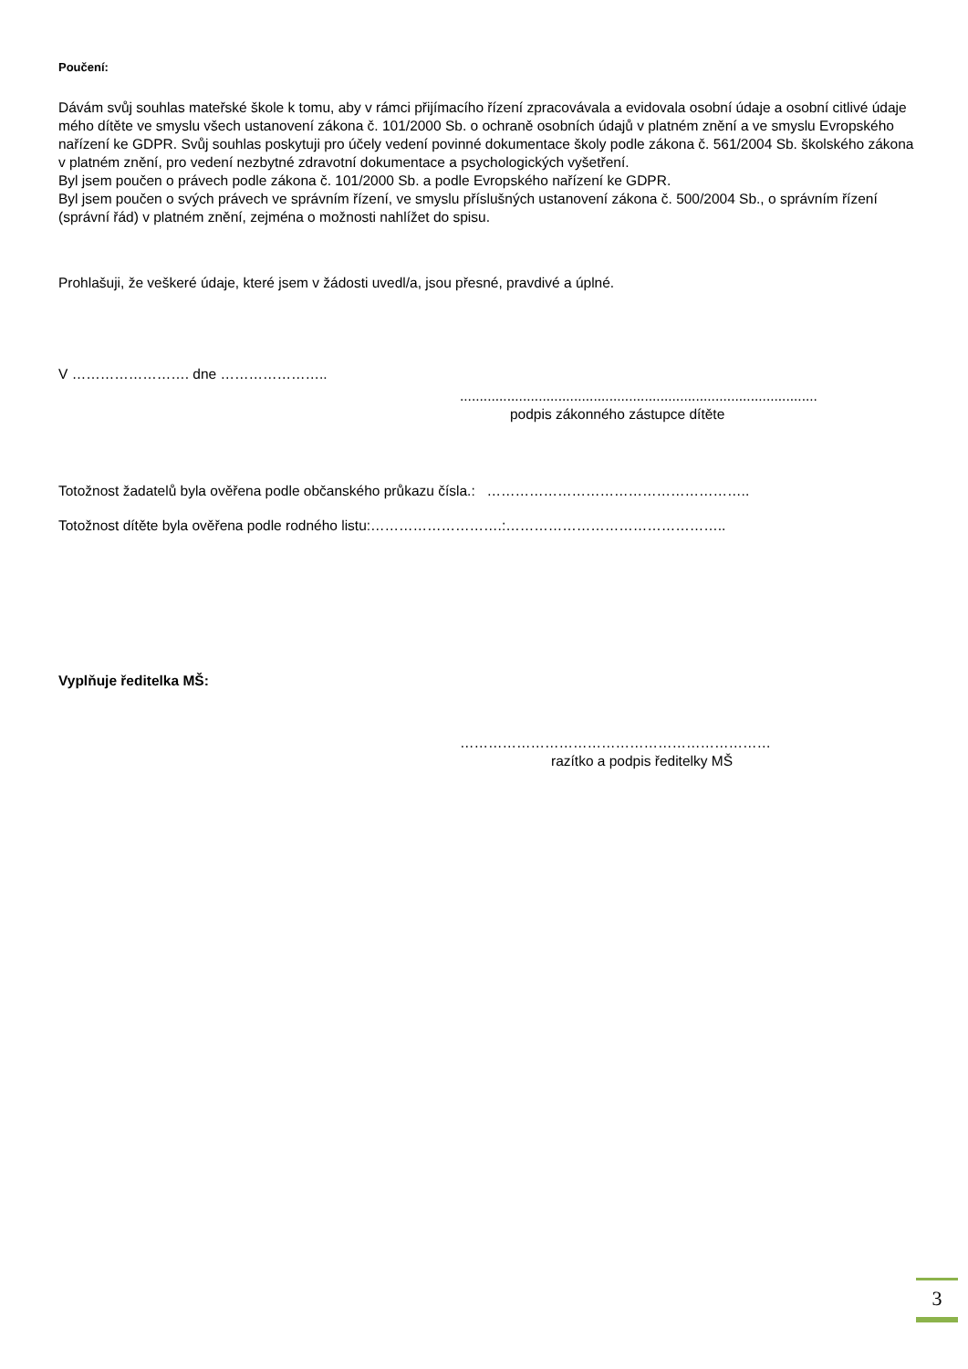Poučení:
Dávám svůj souhlas mateřské škole k tomu, aby v rámci přijímacího řízení zpracovávala a evidovala osobní údaje a osobní citlivé údaje mého dítěte ve smyslu všech ustanovení zákona č. 101/2000 Sb. o ochraně osobních údajů v platném znění a ve smyslu Evropského nařízení ke GDPR. Svůj souhlas poskytuji pro účely vedení povinné dokumentace školy podle zákona č. 561/2004 Sb. školského zákona v platném znění, pro vedení nezbytné zdravotní dokumentace a psychologických vyšetření.
Byl jsem poučen o právech podle zákona č. 101/2000 Sb. a podle Evropského nařízení ke GDPR.
Byl jsem poučen o svých právech ve správním řízení, ve smyslu příslušných ustanovení zákona č. 500/2004 Sb., o správním řízení (správní řád) v platném znění, zejména o možnosti nahlížet do spisu.
Prohlašuji, že veškeré údaje, které jsem v žádosti uvedl/a, jsou přesné, pravdivé a úplné.
V ……………………. dne …………………..
...........................................................................................
podpis zákonného zástupce dítěte
Totožnost žadatelů byla ověřena podle občanského průkazu čísla.: ………………………………………………..
Totožnost dítěte byla ověřena podle rodného listu:……………………….:………………………………………..
Vyplňuje ředitelka MŠ:
…………………………………………………………
razítko a podpis ředitelky MŠ
3